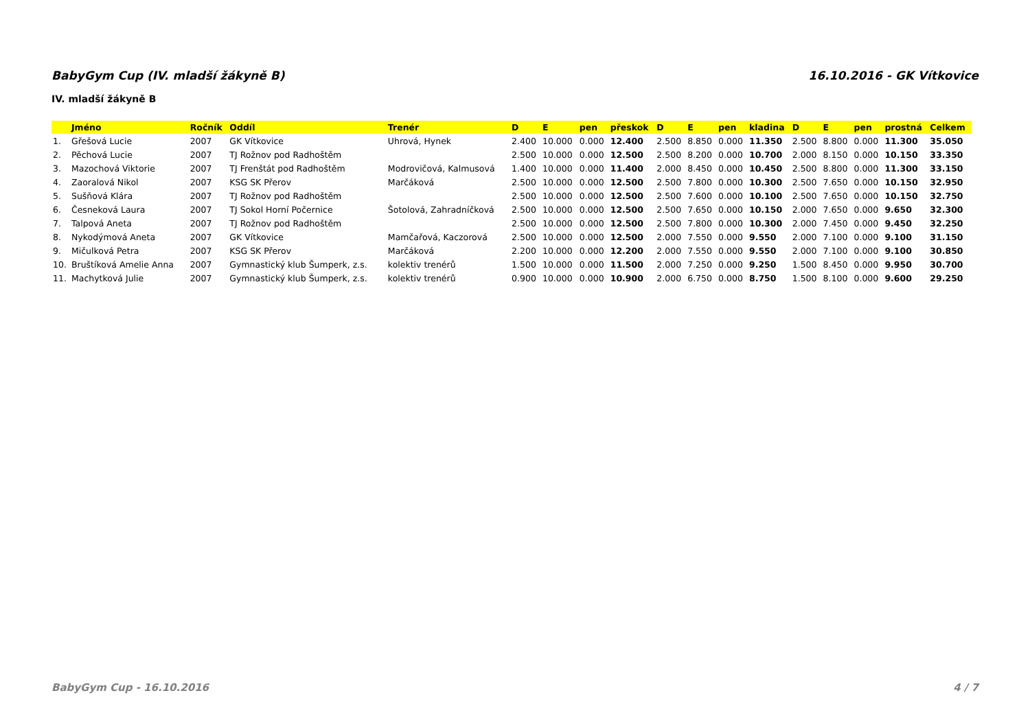BabyGym Cup (IV. mladší žákyně B) 16.10.2016 - GK Vítkovice
IV. mladší žákyně B
| | Jméno | Ročník | Oddíl | Trenér | D | E | pen | přeskok | D | E | pen | kladina | D | E | pen | prostná | Celkem |
| --- | --- | --- | --- | --- | --- | --- | --- | --- | --- | --- | --- | --- | --- | --- | --- | --- | --- |
| 1. | Gřešová Lucie | 2007 | GK Vítkovice | Uhrová, Hynek | 2.400 | 10.000 | 0.000 | 12.400 | 2.500 | 8.850 | 0.000 | 11.350 | 2.500 | 8.800 | 0.000 | 11.300 | 35.050 |
| 2. | Pěchová Lucie | 2007 | TJ Rožnov pod Radhoštěm | | 2.500 | 10.000 | 0.000 | 12.500 | 2.500 | 8.200 | 0.000 | 10.700 | 2.000 | 8.150 | 0.000 | 10.150 | 33.350 |
| 3. | Mazochová Viktorie | 2007 | TJ Frenštát pod Radhoštěm | Modrovičová, Kalmusová | 1.400 | 10.000 | 0.000 | 11.400 | 2.000 | 8.450 | 0.000 | 10.450 | 2.500 | 8.800 | 0.000 | 11.300 | 33.150 |
| 4. | Zaoralová Nikol | 2007 | KSG SK Přerov | Marčáková | 2.500 | 10.000 | 0.000 | 12.500 | 2.500 | 7.800 | 0.000 | 10.300 | 2.500 | 7.650 | 0.000 | 10.150 | 32.950 |
| 5. | Sušňová Klára | 2007 | TJ Rožnov pod Radhoštěm | | 2.500 | 10.000 | 0.000 | 12.500 | 2.500 | 7.600 | 0.000 | 10.100 | 2.500 | 7.650 | 0.000 | 10.150 | 32.750 |
| 6. | Česneková Laura | 2007 | TJ Sokol Horní Počernice | Šotolová, Zahradníčková | 2.500 | 10.000 | 0.000 | 12.500 | 2.500 | 7.650 | 0.000 | 10.150 | 2.000 | 7.650 | 0.000 | 9.650 | 32.300 |
| 7. | Talpová Aneta | 2007 | TJ Rožnov pod Radhoštěm | | 2.500 | 10.000 | 0.000 | 12.500 | 2.500 | 7.800 | 0.000 | 10.300 | 2.000 | 7.450 | 0.000 | 9.450 | 32.250 |
| 8. | Nykodýmová Aneta | 2007 | GK Vítkovice | Mamčařová, Kaczorová | 2.500 | 10.000 | 0.000 | 12.500 | 2.000 | 7.550 | 0.000 | 9.550 | 2.000 | 7.100 | 0.000 | 9.100 | 31.150 |
| 9. | Mičulková Petra | 2007 | KSG SK Přerov | Marčáková | 2.200 | 10.000 | 0.000 | 12.200 | 2.000 | 7.550 | 0.000 | 9.550 | 2.000 | 7.100 | 0.000 | 9.100 | 30.850 |
| 10. | Bruštíková Amelie Anna | 2007 | Gymnastický klub Šumperk, z.s. | kolektiv trenérů | 1.500 | 10.000 | 0.000 | 11.500 | 2.000 | 7.250 | 0.000 | 9.250 | 1.500 | 8.450 | 0.000 | 9.950 | 30.700 |
| 11. | Machytková Julie | 2007 | Gymnastický klub Šumperk, z.s. | kolektiv trenérů | 0.900 | 10.000 | 0.000 | 10.900 | 2.000 | 6.750 | 0.000 | 8.750 | 1.500 | 8.100 | 0.000 | 9.600 | 29.250 |
BabyGym Cup - 16.10.2016 4 / 7